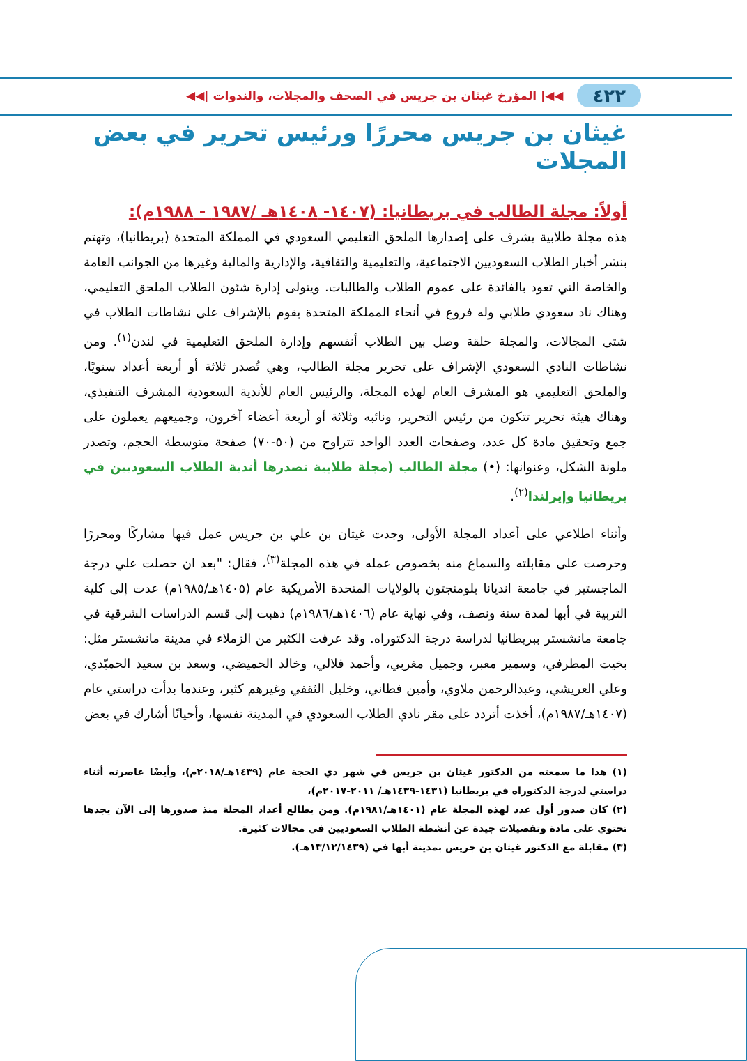٤٢٢ ◀◀| المؤرخ غيثان بن جريس في الصحف والمجلات، والندوات |◀◀
غيثان بن جريس محررًا ورئيس تحرير في بعض المجلات
أولاً: مجلة الطالب في بريطانيا: (١٤٠٧- ١٤٠٨هـ /١٩٨٧ - ١٩٨٨م):
هذه مجلة طلابية يشرف على إصدارها الملحق التعليمي السعودي في المملكة المتحدة (بريطانيا)، وتهتم بنشر أخبار الطلاب السعوديين الاجتماعية، والتعليمية والثقافية، والإدارية والمالية وغيرها من الجوانب العامة والخاصة التي تعود بالفائدة على عموم الطلاب والطالبات. ويتولى إدارة شئون الطلاب الملحق التعليمي، وهناك ناد سعودي طلابي وله فروع في أنحاء المملكة المتحدة يقوم بالإشراف على نشاطات الطلاب في شتى المجالات، والمجلة حلقة وصل بين الطلاب أنفسهم وإدارة الملحق التعليمية في لندن<sup>(١)</sup>. ومن نشاطات النادي السعودي الإشراف على تحرير مجلة الطالب، وهي تُصدر ثلاثة أو أربعة أعداد سنويًا، والملحق التعليمي هو المشرف العام لهذه المجلة، والرئيس العام للأندية السعودية المشرف التنفيذي، وهناك هيئة تحرير تتكون من رئيس التحرير، ونائبه وثلاثة أو أربعة أعضاء آخرون، وجميعهم يعملون على جمع وتحقيق مادة كل عدد، وصفحات العدد الواحد تتراوح من (٥٠-٧٠) صفحة متوسطة الحجم، وتصدر ملونة الشكل، وعنوانها: (•) مجلة الطالب (مجلة طلابية تصدرها أندية الطلاب السعوديين في بريطانيا وإيرلندا<sup>(٢)</sup>.
وأثناء اطلاعي على أعداد المجلة الأولى، وجدت غيثان بن علي بن جريس عمل فيها مشاركًا ومحررًا وحرصت على مقابلته والسماع منه بخصوص عمله في هذه المجلة<sup>(٣)</sup>، فقال: "بعد ان حصلت علي درجة الماجستير في جامعة انديانا بلومنجتون بالولايات المتحدة الأمريكية عام (١٤٠٥هـ/١٩٨٥م) عدت إلى كلية التربية في أبها لمدة سنة ونصف، وفي نهاية عام (١٤٠٦هـ/١٩٨٦م) ذهبت إلى قسم الدراسات الشرقية في جامعة مانشستر ببريطانيا لدراسة درجة الدكتوراه. وقد عرفت الكثير من الزملاء في مدينة مانشستر مثل: بخيت المطرفي، وسمير معبر، وجميل مغربي، وأحمد فلالي، وخالد الحميضي، وسعد بن سعيد الحميّدي، وعلي العريشي، وعبدالرحمن ملاوي، وأمين فطاني، وخليل الثقفي وغيرهم كثير، وعندما بدأت دراستي عام (١٤٠٧هـ/١٩٨٧م)، أخذت أتردد على مقر نادي الطلاب السعودي في المدينة نفسها، وأحيانًا أشارك في بعض
(١) هذا ما سمعته من الدكتور غيثان بن جريس في شهر ذي الحجة عام (١٤٣٩هـ/٢٠١٨م)، وأيضًا عاصرته أثناء دراستي لدرجة الدكتوراه في بريطانيا (١٤٣١-١٤٣٩هـ/ ٢٠١١-٢٠١٧م)،
(٢) كان صدور أول عدد لهذه المجلة عام (١٤٠١هـ/١٩٨١م). ومن يطالع أعداد المجلة منذ صدورها إلى الآن يجدها تحتوي على مادة وتفصيلات جيدة عن أنشطة الطلاب السعوديين في مجالات كثيرة.
(٣) مقابلة مع الدكتور غيثان بن جريس بمدينة أبها في (١٣/١٢/١٤٣٩هـ).